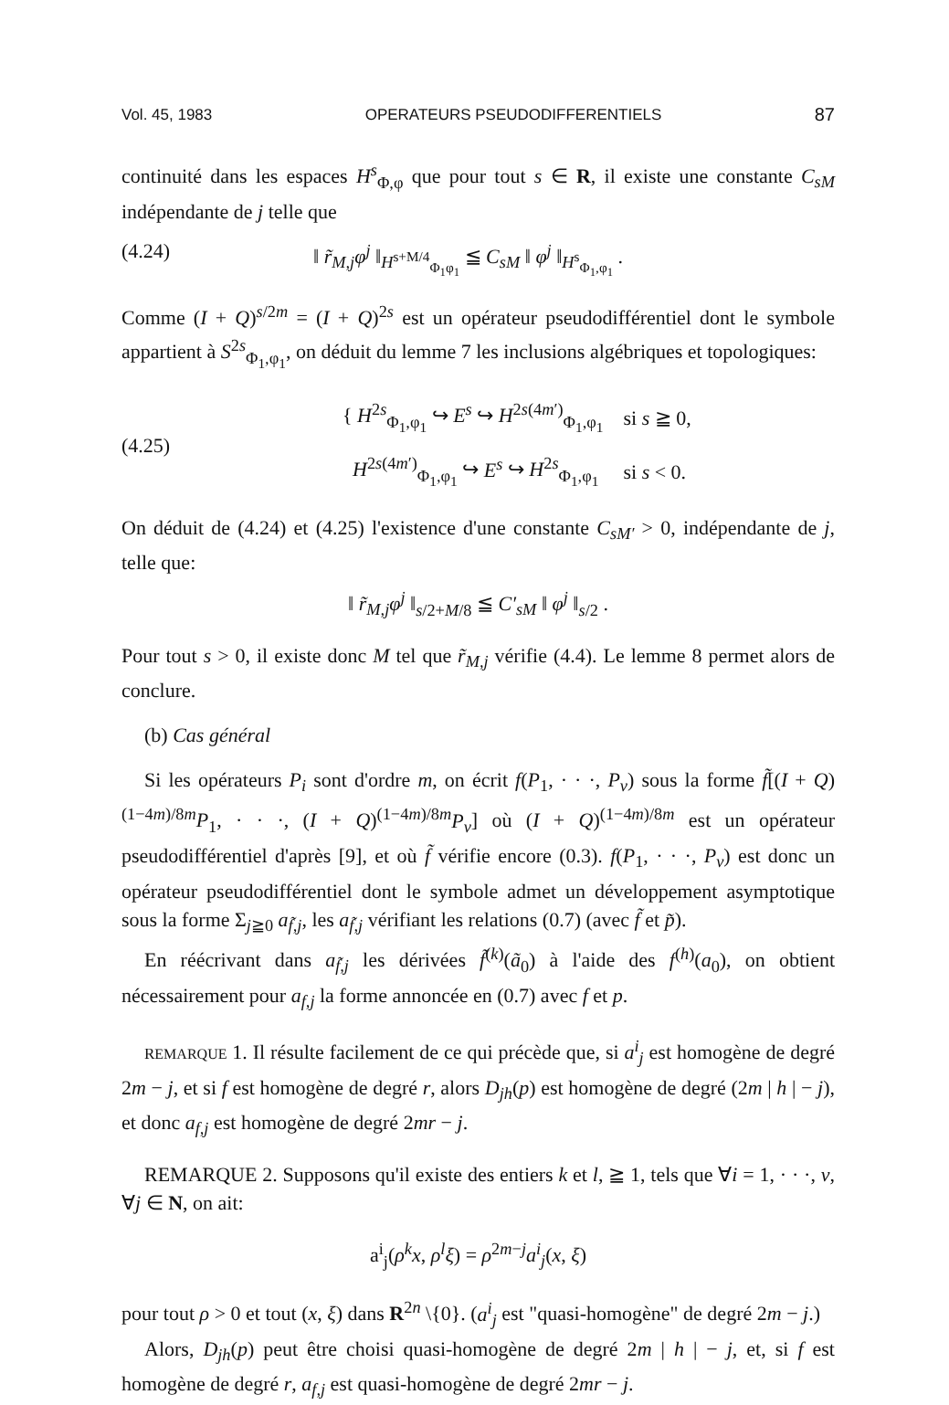Vol. 45, 1983 OPERATEURS PSEUDODIFFERENTIELS 87
continuité dans les espaces H<sup>s</sup><sub>Φ,φ</sub> que pour tout s ∈ R, il existe une constante C<sub>sM</sub> indépendante de j telle que
(4.24) ‖ r̃<sub>M,j</sub>φ<sup>j</sup> ‖<sub>H<sup>s+M/4</sup><sub>Φ<sub>1</sub>φ<sub>1</sub></sub></sub> ≦ C<sub>sM</sub> ‖ φ<sup>j</sup> ‖<sub>H<sup>s</sup><sub>Φ<sub>1</sub>,φ<sub>1</sub></sub></sub> .
Comme (I + Q)<sup>s/2m</sup> = (I + Q)<sup>2s</sup> est un opérateur pseudodifférentiel dont le symbole appartient à S<sup>2s</sup><sub>Φ<sub>1</sub>,φ<sub>1</sub></sub>, on déduit du lemme 7 les inclusions algébriques et topologiques:
(4.25)
| { H<sup>2s</sup><sub>Φ<sub>1</sub>,φ<sub>1</sub></sub> ↪ E<sup>s</sup> ↪ H<sup>2s(4m′)</sup><sub>Φ<sub>1</sub>,φ<sub>1</sub></sub> | si s ≧ 0, |
| H<sup>2s(4m′)</sup><sub>Φ<sub>1</sub>,φ<sub>1</sub></sub> ↪ E<sup>s</sup> ↪ H<sup>2s</sup><sub>Φ<sub>1</sub>,φ<sub>1</sub></sub> | si s < 0. |
On déduit de (4.24) et (4.25) l'existence d'une constante C<sub>sM′</sub> > 0, indépendante de j, telle que:
‖ r̃<sub>M,j</sub>φ<sup>j</sup> ‖<sub>s/2+M/8</sub> ≦ C′<sub>sM</sub> ‖ φ<sup>j</sup> ‖<sub>s/2</sub> .
Pour tout s > 0, il existe donc M tel que r̃<sub>M,j</sub> vérifie (4.4). Le lemme 8 permet alors de conclure.
(b) Cas général
Si les opérateurs P<sub>i</sub> sont d'ordre m, on écrit f(P<sub>1</sub>, · · ·, P<sub>ν</sub>) sous la forme f̃[(I + Q)<sup>(1−4m)/8m</sup>P<sub>1</sub>, · · ·, (I + Q)<sup>(1−4m)/8m</sup>P<sub>ν</sub>] où (I + Q)<sup>(1−4m)/8m</sup> est un opérateur pseudodifférentiel d'après [9], et où f̃ vérifie encore (0.3). f(P<sub>1</sub>, · · ·, P<sub>ν</sub>) est donc un opérateur pseudodifférentiel dont le symbole admet un développement asymptotique sous la forme Σ<sub>j≧0</sub> a<sub>f̃,j</sub>, les a<sub>f̃,j</sub> vérifiant les relations (0.7) (avec f̃ et p̃).
En réécrivant dans a<sub>f̃,j</sub> les dérivées f̃<sup>(k)</sup>(ã<sub>0</sub>) à l'aide des f<sup>(h)</sup>(a<sub>0</sub>), on obtient nécessairement pour a<sub>f,j</sub> la forme annoncée en (0.7) avec f et p.
REMARQUE 1. Il résulte facilement de ce qui précède que, si a<sup>i</sup><sub>j</sub> est homogène de degré 2m − j, et si f est homogène de degré r, alors D<sub>jh</sub>(p) est homogène de degré (2m | h | − j), et donc a<sub>f,j</sub> est homogène de degré 2mr − j.
REMARQUE 2. Supposons qu'il existe des entiers k et l, ≧ 1, tels que ∀i = 1, · · ·, ν, ∀j ∈ N, on ait:
a<sup>i</sup><sub>j</sub>(ρ<sup>k</sup>x, ρ<sup>l</sup>ξ) = ρ<sup>2m−j</sup>a<sup>i</sup><sub>j</sub>(x, ξ)
pour tout ρ > 0 et tout (x, ξ) dans R<sup>2n</sup> \{0}. (a<sup>i</sup><sub>j</sub> est "quasi-homogène" de degré 2m − j.)
Alors, D<sub>jh</sub>(p) peut être choisi quasi-homogène de degré 2m | h | − j, et, si f est homogène de degré r, a<sub>f,j</sub> est quasi-homogène de degré 2mr − j.